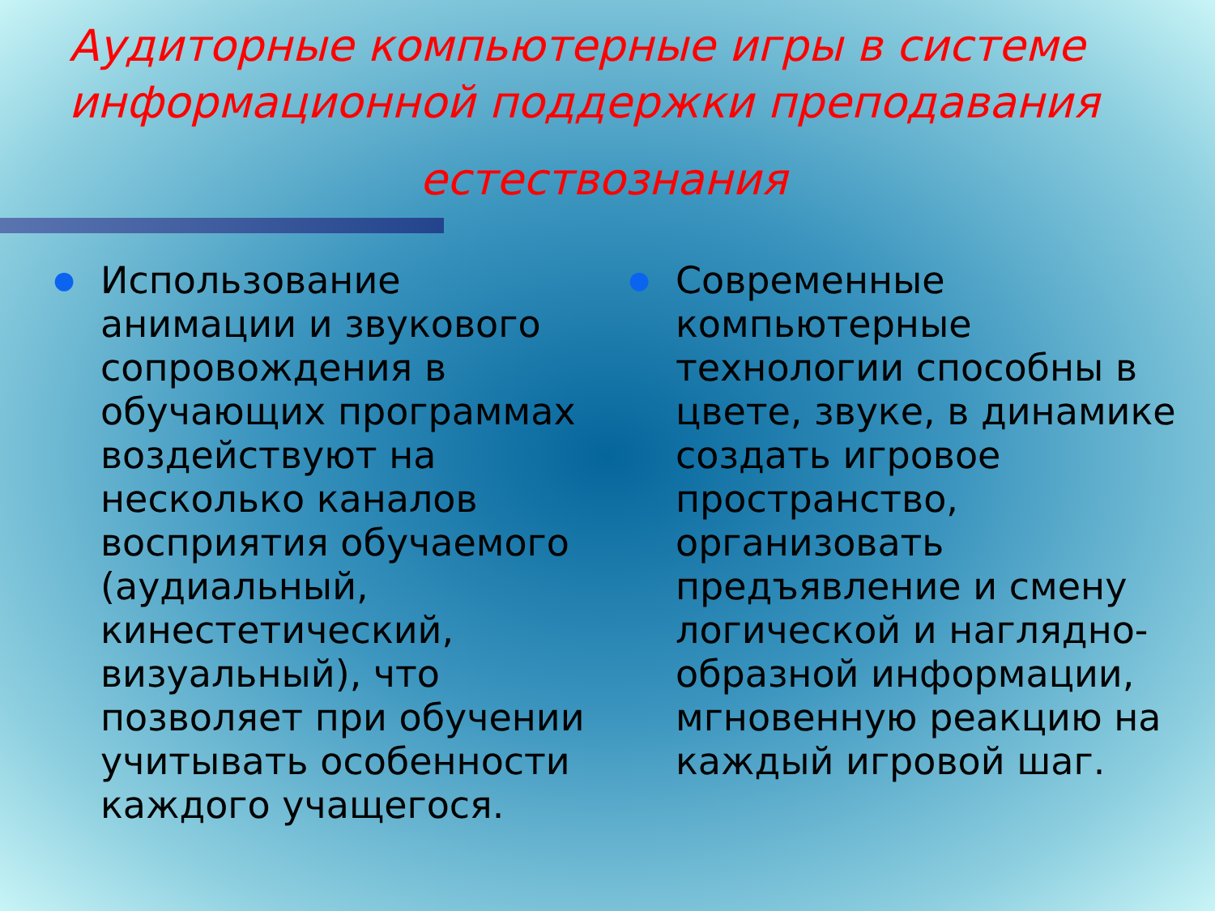Аудиторные компьютерные игры в системе информационной поддержки преподавания
естествознания
● Использование анимации и звукового сопровождения в обучающих программах воздействуют на несколько каналов восприятия обучаемого (аудиальный, кинестетический, визуальный), что позволяет при обучении учитывать особенности каждого учащегося.
● Современные компьютерные технологии способны в цвете, звуке, в динамике создать игровое пространство, организовать предъявление и смену логической и наглядно-образной информации, мгновенную реакцию на каждый игровой шаг.